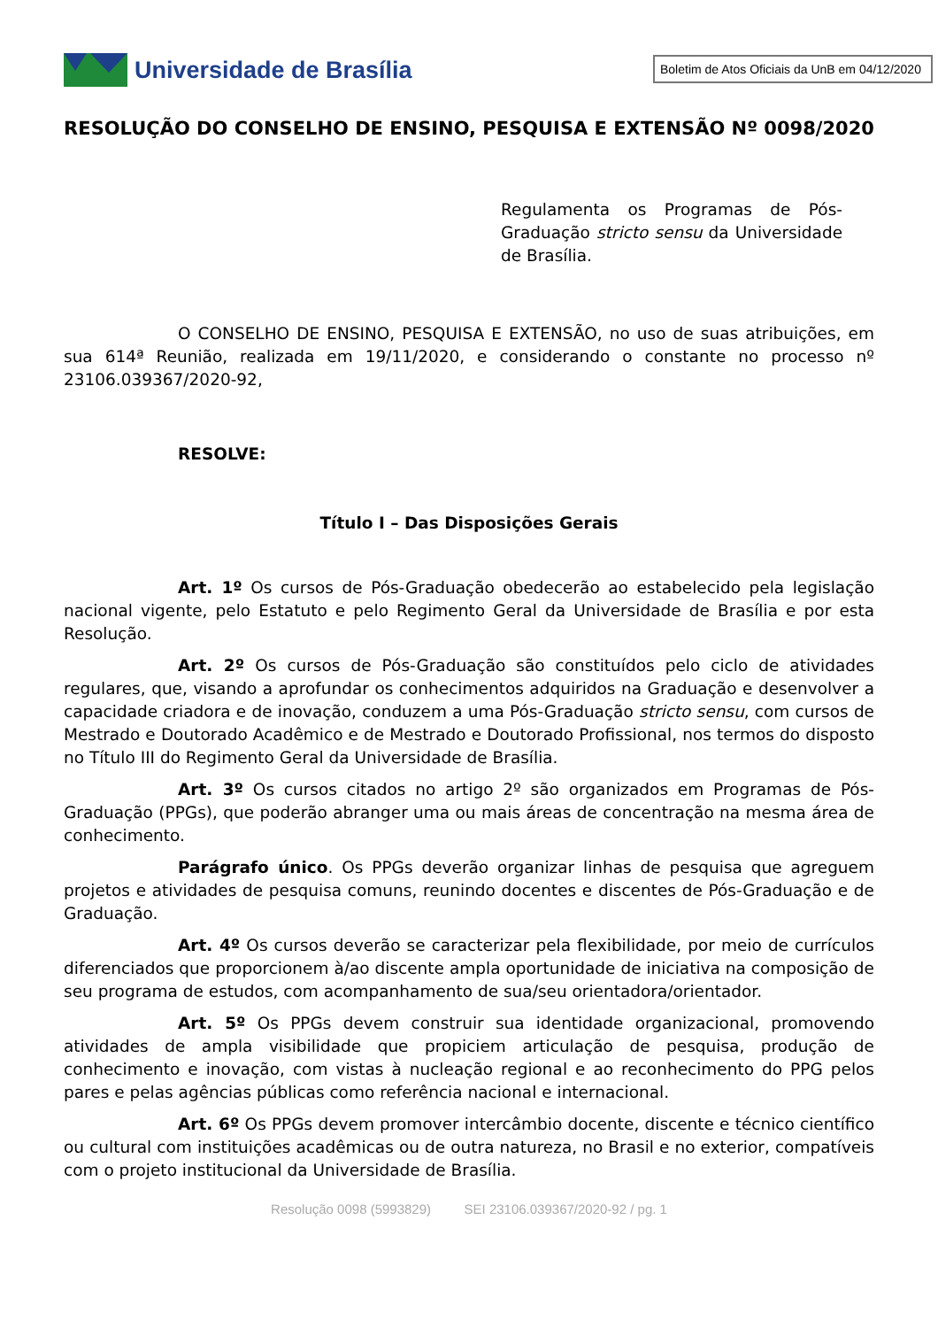Universidade de Brasília
Boletim de Atos Oficiais da UnB em 04/12/2020
RESOLUÇÃO DO CONSELHO DE ENSINO, PESQUISA E EXTENSÃO Nº 0098/2020
Regulamenta os Programas de Pós-Graduação stricto sensu da Universidade de Brasília.
O CONSELHO DE ENSINO, PESQUISA E EXTENSÃO, no uso de suas atribuições, em sua 614ª Reunião, realizada em 19/11/2020, e considerando o constante no processo nº 23106.039367/2020-92,
RESOLVE:
Título I – Das Disposições Gerais
Art. 1º Os cursos de Pós-Graduação obedecerão ao estabelecido pela legislação nacional vigente, pelo Estatuto e pelo Regimento Geral da Universidade de Brasília e por esta Resolução.
Art. 2º Os cursos de Pós-Graduação são constituídos pelo ciclo de atividades regulares, que, visando a aprofundar os conhecimentos adquiridos na Graduação e desenvolver a capacidade criadora e de inovação, conduzem a uma Pós-Graduação stricto sensu, com cursos de Mestrado e Doutorado Acadêmico e de Mestrado e Doutorado Profissional, nos termos do disposto no Título III do Regimento Geral da Universidade de Brasília.
Art. 3º Os cursos citados no artigo 2º são organizados em Programas de Pós-Graduação (PPGs), que poderão abranger uma ou mais áreas de concentração na mesma área de conhecimento.
Parágrafo único. Os PPGs deverão organizar linhas de pesquisa que agreguem projetos e atividades de pesquisa comuns, reunindo docentes e discentes de Pós-Graduação e de Graduação.
Art. 4º Os cursos deverão se caracterizar pela flexibilidade, por meio de currículos diferenciados que proporcionem à/ao discente ampla oportunidade de iniciativa na composição de seu programa de estudos, com acompanhamento de sua/seu orientadora/orientador.
Art. 5º Os PPGs devem construir sua identidade organizacional, promovendo atividades de ampla visibilidade que propiciem articulação de pesquisa, produção de conhecimento e inovação, com vistas à nucleação regional e ao reconhecimento do PPG pelos pares e pelas agências públicas como referência nacional e internacional.
Art. 6º Os PPGs devem promover intercâmbio docente, discente e técnico científico ou cultural com instituições acadêmicas ou de outra natureza, no Brasil e no exterior, compatíveis com o projeto institucional da Universidade de Brasília.
Resolução 0098 (5993829) SEI 23106.039367/2020-92 / pg. 1